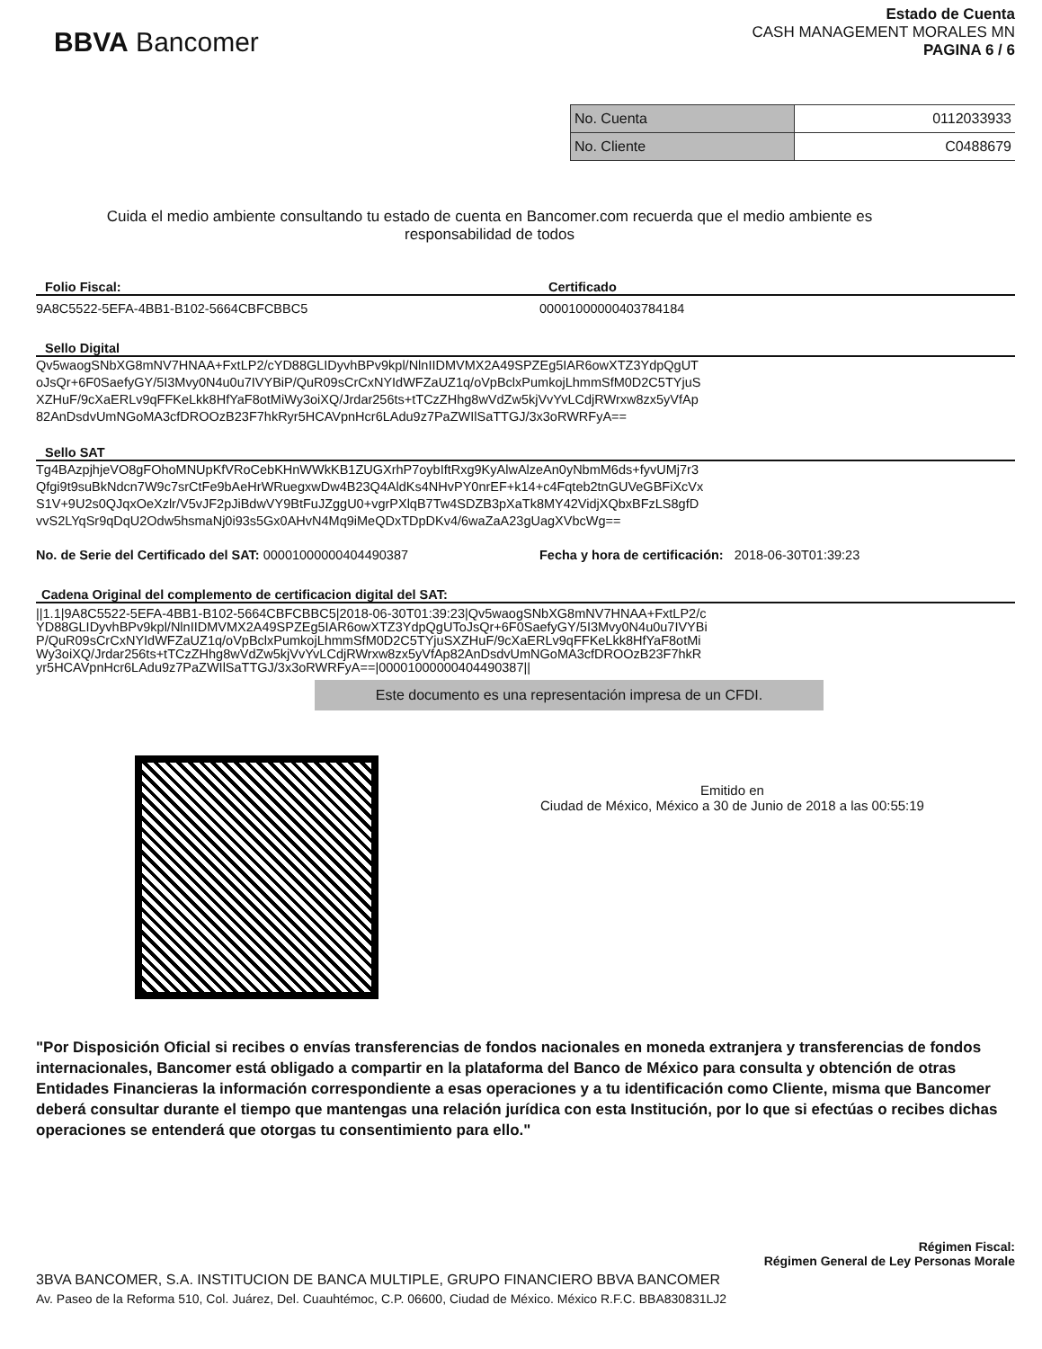BBVA Bancomer
Estado de Cuenta
CASH MANAGEMENT MORALES MN
PAGINA 6 / 6
| No. Cuenta | 0112033933 |
| No. Cliente | C0488679 |
Cuida el medio ambiente consultando tu estado de cuenta en Bancomer.com recuerda que el medio ambiente es responsabilidad de todos
Folio Fiscal: Certificado
9A8C5522-5EFA-4BB1-B102-5664CBFCBBC5 00001000000403784184
Sello Digital
Qv5waogSNbXG8mNV7HNAA+FxtLP2/cYD88GLIDyvhBPv9kpl/NlnIIDMVMX2A49SPZEg5IAR6owXTZ3YdpQgUT
oJsQr+6F0SaefyGY/5I3Mvy0N4u0u7IVYBiP/QuR09sCrCxNYIdWFZaUZ1q/oVpBclxPumkojLhmmSfM0D2C5TYjuS
XZHuF/9cXaERLv9qFFKeLkk8HfYaF8otMiWy3oiXQ/Jrdar256ts+tTCzZHhg8wVdZw5kjVvYvLCdjRWrxw8zx5yVfAp
82AnDsdvUmNGoMA3cfDROOzB23F7hkRyr5HCAVpnHcr6LAdu9z7PaZWIlSaTTGJ/3x3oRWRFyA==
Sello SAT
Tg4BAzpjhjeVO8gFOhoMNUpKfVRoCebKHnWWkKB1ZUGXrhP7oybIftRxg9KyAlwAlzeAn0yNbmM6ds+fyvUMj7r3
Qfgi9t9suBkNdcn7W9c7srCtFe9bAeHrWRuegxwDw4B23Q4AldKs4NHvPY0nrEF+k14+c4Fqteb2tnGUVeGBFiXcVx
S1V+9U2s0QJqxOeXzlr/V5vJF2pJiBdwVY9BtFuJZggU0+vgrPXlqB7Tw4SDZB3pXaTk8MY42VidjXQbxBFzLS8gfD
vvS2LYqSr9qDqU2Odw5hsmaNj0i93s5Gx0AHvN4Mq9iMeQDxTDpDKv4/6waZaA23gUagXVbcWg==
No. de Serie del Certificado del SAT: 00001000000404490387 Fecha y hora de certificación: 2018-06-30T01:39:23
Cadena Original del complemento de certificacion digital del SAT:
||1.1|9A8C5522-5EFA-4BB1-B102-5664CBFCBBC5|2018-06-30T01:39:23|Qv5waogSNbXG8mNV7HNAA+FxtLP2/c
YD88GLIDyvhBPv9kpl/NlnIIDMVMX2A49SPZEg5IAR6owXTZ3YdpQgUToJsQr+6F0SaefyGY/5I3Mvy0N4u0u7IVYBi
P/QuR09sCrCxNYIdWFZaUZ1q/oVpBclxPumkojLhmmSfM0D2C5TYjuSXZHuF/9cXaERLv9qFFKeLkk8HfYaF8otMi
Wy3oiXQ/Jrdar256ts+tTCzZHhg8wVdZw5kjVvYvLCdjRWrxw8zx5yVfAp82AnDsdvUmNGoMA3cfDROOzB23F7hkR
yr5HCAVpnHcr6LAdu9z7PaZWIlSaTTGJ/3x3oRWRFyA==|00001000000404490387||
Este documento es una representación impresa de un CFDI.
Emitido en
Ciudad de México, México a 30 de Junio de 2018 a las 00:55:19
"Por Disposición Oficial si recibes o envías transferencias de fondos nacionales en moneda extranjera y transferencias de fondos internacionales, Bancomer está obligado a compartir en la plataforma del Banco de México para consulta y obtención de otras Entidades Financieras la información correspondiente a esas operaciones y a tu identificación como Cliente, misma que Bancomer deberá consultar durante el tiempo que mantengas una relación jurídica con esta Institución, por lo que si efectúas o recibes dichas operaciones se entenderá que otorgas tu consentimiento para ello."
Régimen Fiscal:
Régimen General de Ley Personas Morale
3BVA BANCOMER, S.A. INSTITUCION DE BANCA MULTIPLE, GRUPO FINANCIERO BBVA BANCOMER
Av. Paseo de la Reforma 510, Col. Juárez, Del. Cuauhtémoc, C.P. 06600, Ciudad de México. México R.F.C. BBA830831LJ2